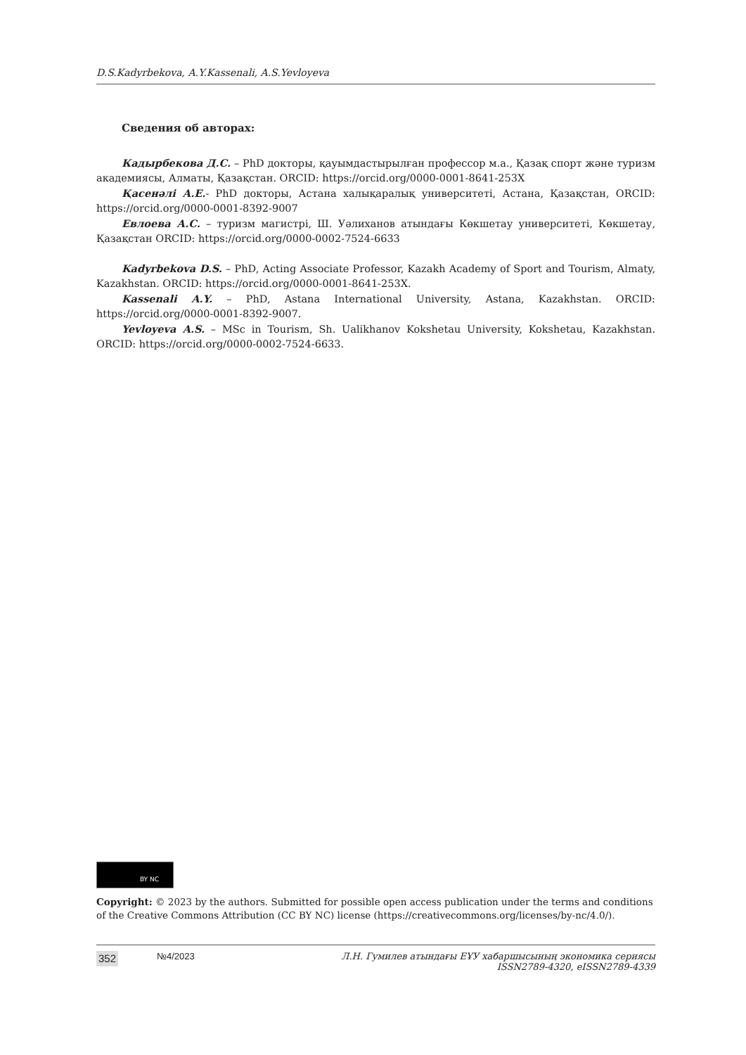D.S.Kadyrbekova, A.Y.Kassenali, A.S.Yevloyeva
Сведения об авторах:
Кадырбекова Д.С. – PhD докторы, қауымдастырылған профессор м.а., Қазақ спорт және туризм академиясы, Алматы, Қазақстан. ORCID: https://orcid.org/0000-0001-8641-253X
Қасенәлі А.Е.- PhD докторы, Астана халықаралық университеті, Астана, Қазақстан, ORCID: https://orcid.org/0000-0001-8392-9007
Евлоева А.С. – туризм магистрі, Ш. Уәлиханов атындағы Көкшетау университеті, Көкшетау, Қазақстан ORCID: https://orcid.org/0000-0002-7524-6633
Kadyrbekova D.S. – PhD, Acting Associate Professor, Kazakh Academy of Sport and Tourism, Almaty, Kazakhstan. ORCID: https://orcid.org/0000-0001-8641-253X.
Kassenali A.Y. – PhD, Astana International University, Astana, Kazakhstan. ORCID: https://orcid.org/0000-0001-8392-9007.
Yevloyeva A.S. – MSc in Tourism, Sh. Ualikhanov Kokshetau University, Kokshetau, Kazakhstan. ORCID: https://orcid.org/0000-0002-7524-6633.
BY NC
Copyright: © 2023 by the authors. Submitted for possible open access publication under the terms and conditions of the Creative Commons Attribution (CC BY NC) license (https://creativecommons.org/licenses/by-nc/4.0/).
352 №4/2023 Л.Н. Гумилев атындағы ЕҰУ хабаршысының экономика сериясы
ISSN2789-4320, eISSN2789-4339